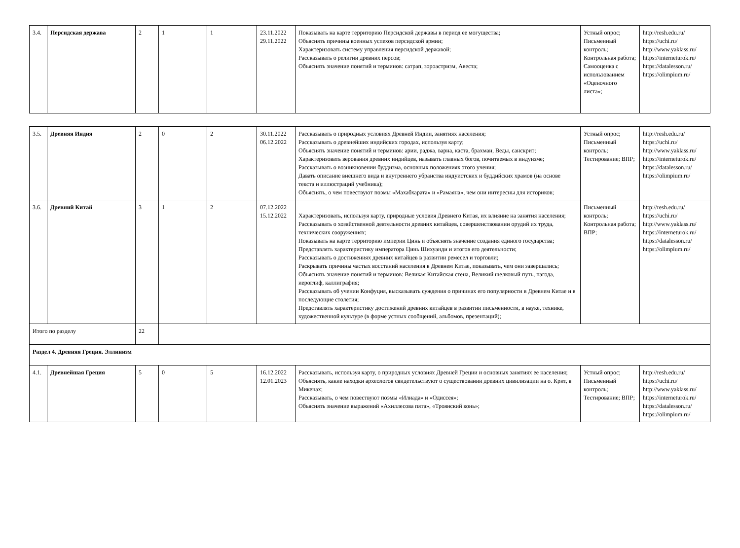| 3.4. | Персидская держава | 2 | 1 | 1 | 23.11.2022 29.11.2022 | Показывать на карте территорию Персидской державы в период ее могущества; Объяснять причины военных успехов персидской армии; Характеризовать систему управления персидской державой; Рассказывать о религии древних персов; Объяснять значение понятий и терминов: сатрап, зороастризм, Авеста; | Устный опрос; Письменный контроль; Контрольная работа; Самооценка с использованием «Оценочного листа»; | http://resh.edu.ru/ https://uchi.ru/ http://www.yaklass.ru/ https://interneturok.ru/ https://datalesson.ru/ https://olimpium.ru/ |
| 3.5. | Древняя Индия | 2 | 0 | 2 | 30.11.2022 06.12.2022 | Рассказывать о природных условиях Древней Индии, занятиях населения; Рассказывать о древнейших индийских городах, используя карту; Объяснять значение понятий и терминов: арии, раджа, варна, каста, брахман, Веды, санскрит; Характеризовать верования древних индийцев, называть главных богов, почитаемых в индуизме; Рассказывать о возникновении буддизма, основных положениях этого учения; Давать описание внешнего вида и внутреннего убранства индуистских и буддийских храмов (на основе текста и иллюстраций учебника); Объяснять, о чем повествуют поэмы «Махабхарата» и «Рамаяна», чем они интересны для историков; | Устный опрос; Письменный контроль; Тестирование; ВПР; | http://resh.edu.ru/ https://uchi.ru/ http://www.yaklass.ru/ https://interneturok.ru/ https://datalesson.ru/ https://olimpium.ru/ |
| 3.6. | Древний Китай | 3 | 1 | 2 | 07.12.2022 15.12.2022 | Характеризовать, используя карту, природные условия Древнего Китая, их влияние на занятия населения; Рассказывать о хозяйственной деятельности древних китайцев, совершенствовании орудий их труда, технических сооружениях; Показывать на карте территорию империи Цинь и объяснять значение создания единого государства; Представлять характеристику императора Цинь Шихуанди и итогов его деятельности; Рассказывать о достижениях древних китайцев в развитии ремесел и торговли; Раскрывать причины частых восстаний населения в Древнем Китае, показывать, чем они завершались; Объяснять значение понятий и терминов: Великая Китайская стена, Великий шелковый путь, пагода, иероглиф, каллиграфия; Рассказывать об учении Конфуция, высказывать суждения о причинах его популярности в Древнем Китае и в последующие столетия; Представлять характеристику достижений древних китайцев в развитии письменности, в науке, технике, художественной культуре (в форме устных сообщений, альбомов, презентаций); | Письменный контроль; Контрольная работа; ВПР; | http://resh.edu.ru/ https://uchi.ru/ http://www.yaklass.ru/ https://interneturok.ru/ https://datalesson.ru/ https://olimpium.ru/ |
| Итого по разделу | | 22 | | | | | | |
| Раздел 4. Древняя Греция. Эллинизм | | | | | | | | |
| 4.1. | Древнейшая Греция | 5 | 0 | 5 | 16.12.2022 12.01.2023 | Рассказывать, используя карту, о природных условиях Древней Греции и основных занятиях ее населения; Объяснять, какие находки археологов свидетельствуют о существовании древних цивилизации на о. Крит, в Микенах; Рассказывать, о чем повествуют поэмы «Илиада» и «Одиссея»; Объяснять значение выражений «Ахиллесова пята», «Троянский конь»; | Устный опрос; Письменный контроль; Тестирование; ВПР; | http://resh.edu.ru/ https://uchi.ru/ http://www.yaklass.ru/ https://interneturok.ru/ https://datalesson.ru/ https://olimpium.ru/ |